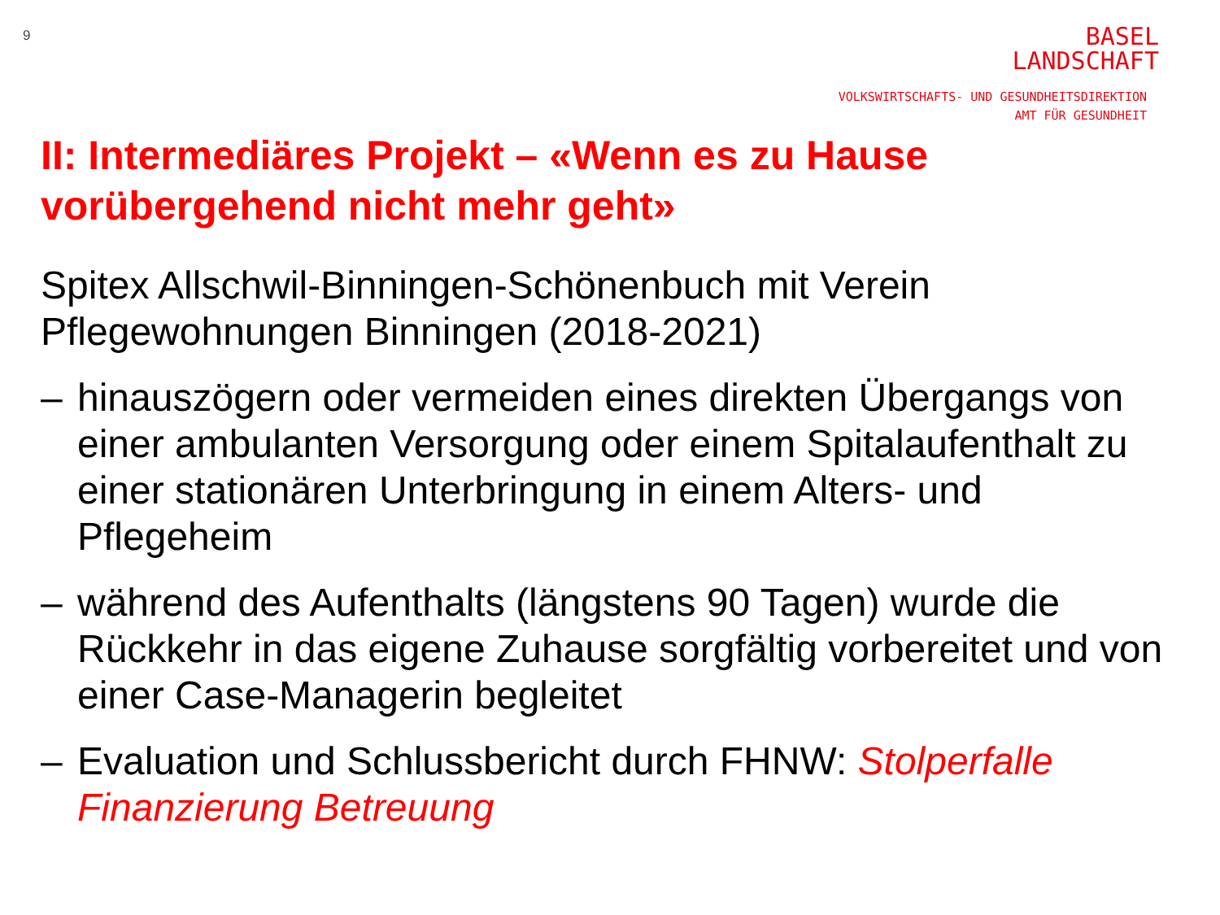9
BASEL
LANDSCHAFT
VOLKSWIRTSCHAFTS- UND GESUNDHEITSDIREKTION
AMT FÜR GESUNDHEIT
II: Intermediäres Projekt – «Wenn es zu Hause vorübergehend nicht mehr geht»
Spitex Allschwil-Binningen-Schönenbuch mit Verein Pflegewohnungen Binningen (2018-2021)
– hinauszögern oder vermeiden eines direkten Übergangs von einer ambulanten Versorgung oder einem Spitalaufenthalt zu einer stationären Unterbringung in einem Alters- und Pflegeheim
– während des Aufenthalts (längstens 90 Tagen) wurde die Rückkehr in das eigene Zuhause sorgfältig vorbereitet und von einer Case-Managerin begleitet
– Evaluation und Schlussbericht durch FHNW: Stolperfalle Finanzierung Betreuung